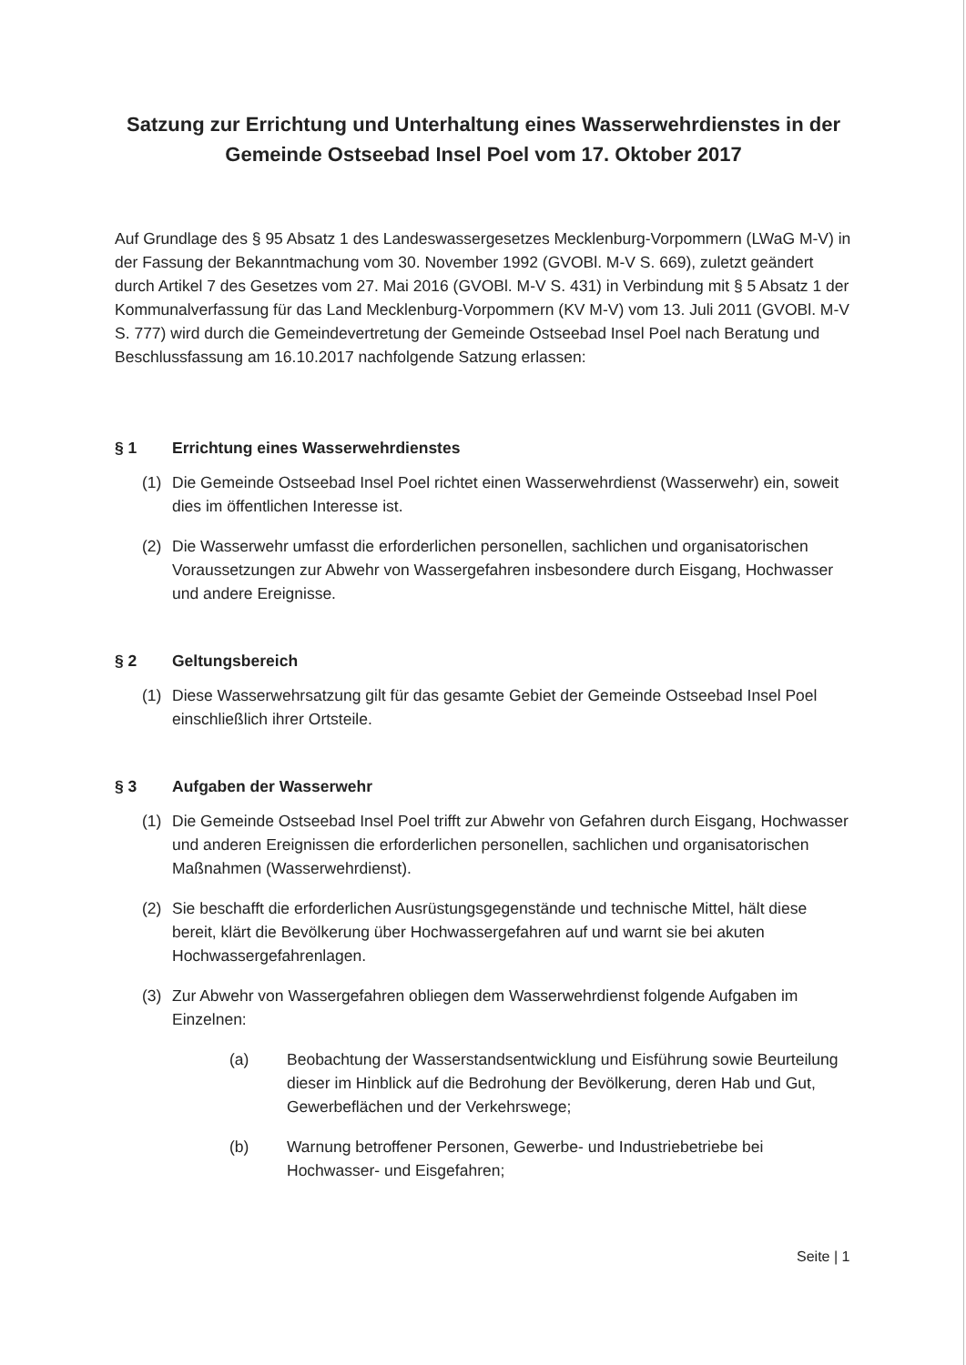Satzung zur Errichtung und Unterhaltung eines Wasserwehrdienstes in der Gemeinde Ostseebad Insel Poel vom 17. Oktober 2017
Auf Grundlage des § 95 Absatz 1 des Landeswassergesetzes Mecklenburg-Vorpommern (LWaG M-V) in der Fassung der Bekanntmachung vom 30. November 1992 (GVOBl. M-V S. 669), zuletzt geändert durch Artikel 7 des Gesetzes vom 27. Mai 2016 (GVOBl. M-V S. 431) in Verbindung mit § 5 Absatz 1 der Kommunalverfassung für das Land Mecklenburg-Vorpommern (KV M-V) vom 13. Juli 2011 (GVOBl. M-V S. 777) wird durch die Gemeindevertretung der Gemeinde Ostseebad Insel Poel nach Beratung und Beschlussfassung am 16.10.2017 nachfolgende Satzung erlassen:
§ 1 Errichtung eines Wasserwehrdienstes
(1) Die Gemeinde Ostseebad Insel Poel richtet einen Wasserwehrdienst (Wasserwehr) ein, soweit dies im öffentlichen Interesse ist.
(2) Die Wasserwehr umfasst die erforderlichen personellen, sachlichen und organisatorischen Voraussetzungen zur Abwehr von Wassergefahren insbesondere durch Eisgang, Hochwasser und andere Ereignisse.
§ 2 Geltungsbereich
(1) Diese Wasserwehrsatzung gilt für das gesamte Gebiet der Gemeinde Ostseebad Insel Poel einschließlich ihrer Ortsteile.
§ 3 Aufgaben der Wasserwehr
(1) Die Gemeinde Ostseebad Insel Poel trifft zur Abwehr von Gefahren durch Eisgang, Hochwasser und anderen Ereignissen die erforderlichen personellen, sachlichen und organisatorischen Maßnahmen (Wasserwehrdienst).
(2) Sie beschafft die erforderlichen Ausrüstungsgegenstände und technische Mittel, hält diese bereit, klärt die Bevölkerung über Hochwassergefahren auf und warnt sie bei akuten Hochwassergefahrenlagen.
(3) Zur Abwehr von Wassergefahren obliegen dem Wasserwehrdienst folgende Aufgaben im Einzelnen:
(a) Beobachtung der Wasserstandsentwicklung und Eisführung sowie Beurteilung dieser im Hinblick auf die Bedrohung der Bevölkerung, deren Hab und Gut, Gewerbeflächen und der Verkehrswege;
(b) Warnung betroffener Personen, Gewerbe- und Industriebetriebe bei Hochwasser- und Eisgefahren;
Seite | 1